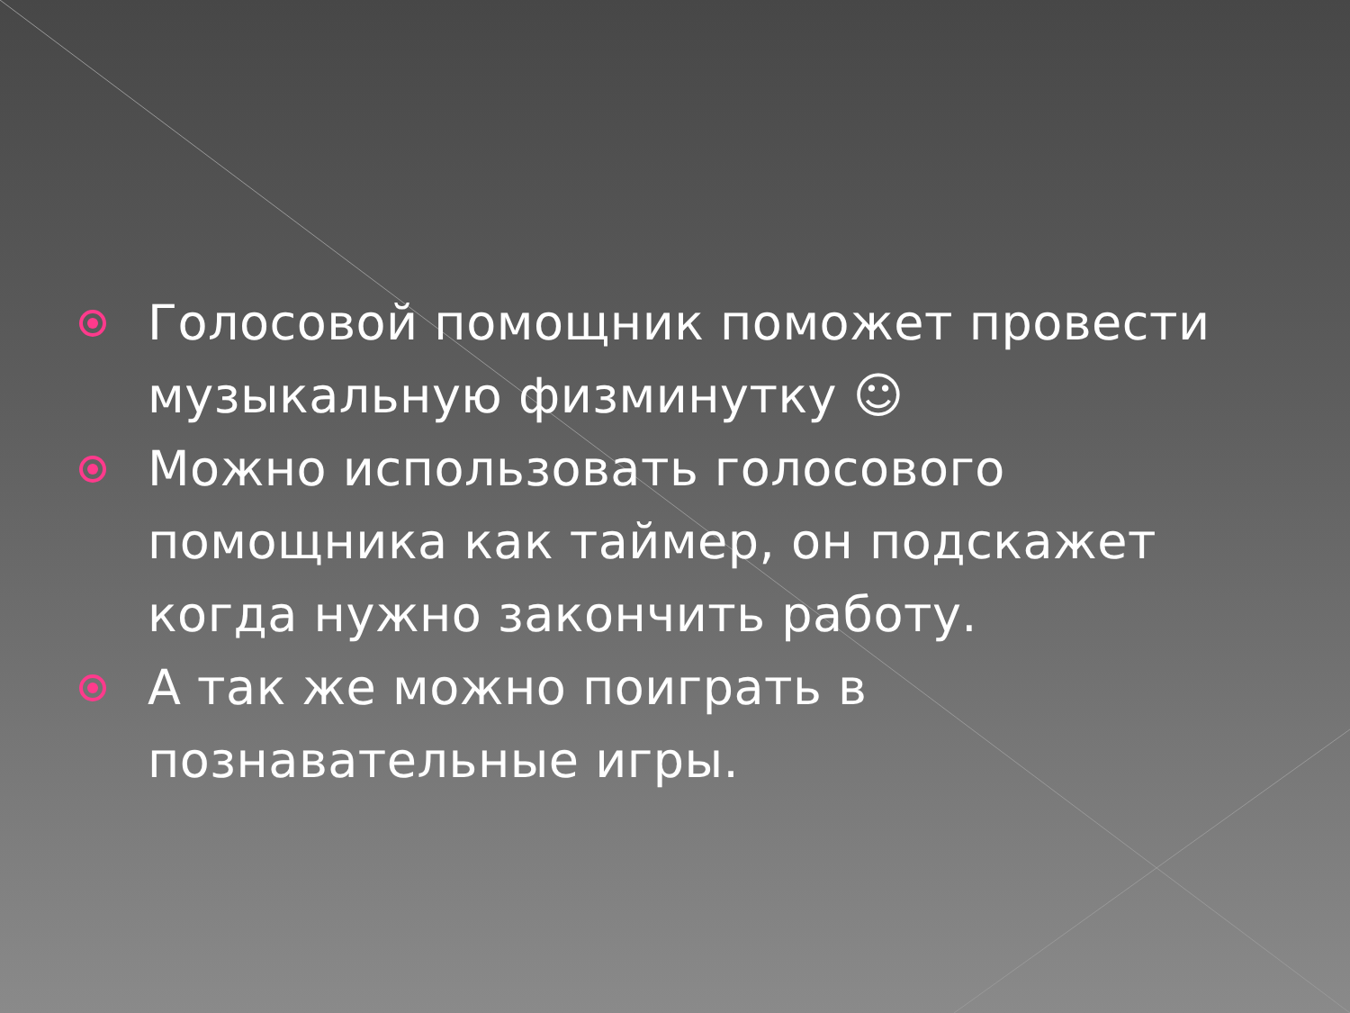Голосовой помощник поможет провести музыкальную физминутку ☺
Можно использовать голосового помощника как таймер, он подскажет когда нужно закончить работу.
А так же можно поиграть в познавательные игры.